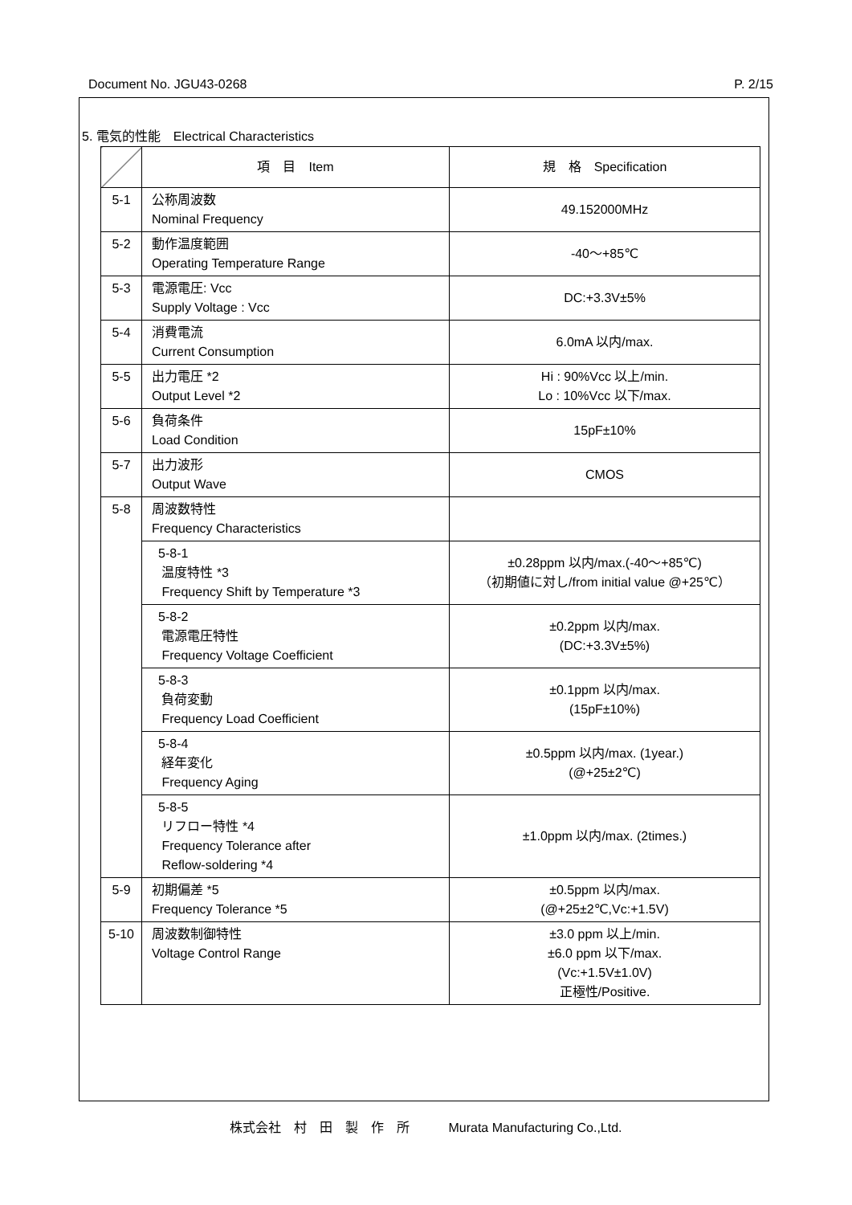Document No. JGU43-0268 P. 2/15
5. 電気的性能　Electrical Characteristics
| | 項 目 Item | 規 格 Specification |
| --- | --- | --- |
| 5-1 | 公称周波数 Nominal Frequency | 49.152000MHz |
| 5-2 | 動作温度範囲 Operating Temperature Range | -40～+85℃ |
| 5-3 | 電源電圧: Vcc Supply Voltage : Vcc | DC:+3.3V±5% |
| 5-4 | 消費電流 Current Consumption | 6.0mA 以内/max. |
| 5-5 | 出力電圧 *2 Output Level *2 | Hi : 90%Vcc 以上/min. Lo : 10%Vcc 以下/max. |
| 5-6 | 負荷条件 Load Condition | 15pF±10% |
| 5-7 | 出力波形 Output Wave | CMOS |
| 5-8 | 周波数特性 Frequency Characteristics | |
| | 5-8-1 温度特性 *3 Frequency Shift by Temperature *3 | ±0.28ppm 以内/max.(-40～+85℃) （初期値に対し/from initial value @+25℃） |
| | 5-8-2 電源電圧特性 Frequency Voltage Coefficient | ±0.2ppm 以内/max. (DC:+3.3V±5%) |
| | 5-8-3 負荷変動 Frequency Load Coefficient | ±0.1ppm 以内/max. (15pF±10%) |
| | 5-8-4 経年変化 Frequency Aging | ±0.5ppm 以内/max. (1year.) (@+25±2℃) |
| | 5-8-5 リフロー特性 *4 Frequency Tolerance after Reflow-soldering *4 | ±1.0ppm 以内/max. (2times.) |
| 5-9 | 初期偏差 *5 Frequency Tolerance *5 | ±0.5ppm 以内/max. (@+25±2℃,Vc:+1.5V) |
| 5-10 | 周波数制御特性 Voltage Control Range | ±3.0 ppm 以上/min. ±6.0 ppm 以下/max. (Vc:+1.5V±1.0V) 正極性/Positive. |
株式会社　村　田　製　作　所　　　Murata Manufacturing Co.,Ltd.